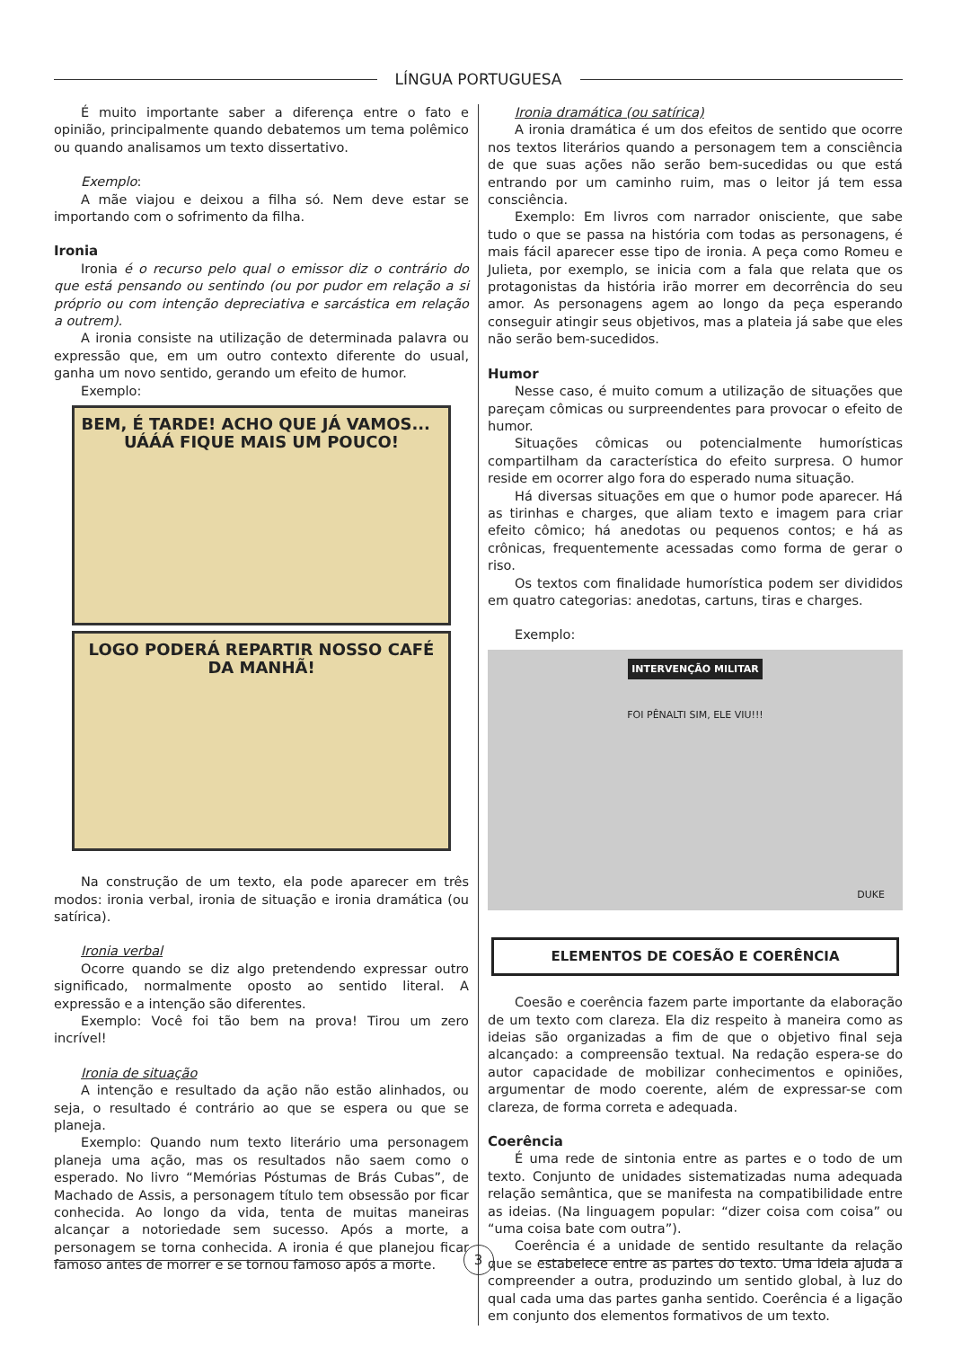LÍNGUA PORTUGUESA
É muito importante saber a diferença entre o fato e opinião, principalmente quando debatemos um tema polêmico ou quando analisamos um texto dissertativo.
Exemplo:
A mãe viajou e deixou a filha só. Nem deve estar se importando com o sofrimento da filha.
Ironia
Ironia é o recurso pelo qual o emissor diz o contrário do que está pensando ou sentindo (ou por pudor em relação a si próprio ou com intenção depreciativa e sarcástica em relação a outrem).
A ironia consiste na utilização de determinada palavra ou expressão que, em um outro contexto diferente do usual, ganha um novo sentido, gerando um efeito de humor.
Exemplo:
BEM, É TARDE! ACHO QUE JÁ VAMOS... UÁÁÁ FIQUE MAIS UM POUCO!
LOGO PODERÁ REPARTIR NOSSO CAFÉ DA MANHÃ!
Na construção de um texto, ela pode aparecer em três modos: ironia verbal, ironia de situação e ironia dramática (ou satírica).
Ironia verbal
Ocorre quando se diz algo pretendendo expressar outro significado, normalmente oposto ao sentido literal. A expressão e a intenção são diferentes.
Exemplo: Você foi tão bem na prova! Tirou um zero incrível!
Ironia de situação
A intenção e resultado da ação não estão alinhados, ou seja, o resultado é contrário ao que se espera ou que se planeja.
Exemplo: Quando num texto literário uma personagem planeja uma ação, mas os resultados não saem como o esperado. No livro “Memórias Póstumas de Brás Cubas”, de Machado de Assis, a personagem título tem obsessão por ficar conhecida. Ao longo da vida, tenta de muitas maneiras alcançar a notoriedade sem sucesso. Após a morte, a personagem se torna conhecida. A ironia é que planejou ficar famoso antes de morrer e se tornou famoso após a morte.
Ironia dramática (ou satírica)
A ironia dramática é um dos efeitos de sentido que ocorre nos textos literários quando a personagem tem a consciência de que suas ações não serão bem-sucedidas ou que está entrando por um caminho ruim, mas o leitor já tem essa consciência.
Exemplo: Em livros com narrador onisciente, que sabe tudo o que se passa na história com todas as personagens, é mais fácil aparecer esse tipo de ironia. A peça como Romeu e Julieta, por exemplo, se inicia com a fala que relata que os protagonistas da história irão morrer em decorrência do seu amor. As personagens agem ao longo da peça esperando conseguir atingir seus objetivos, mas a plateia já sabe que eles não serão bem-sucedidos.
Humor
Nesse caso, é muito comum a utilização de situações que pareçam cômicas ou surpreendentes para provocar o efeito de humor.
Situações cômicas ou potencialmente humorísticas compartilham da característica do efeito surpresa. O humor reside em ocorrer algo fora do esperado numa situação.
Há diversas situações em que o humor pode aparecer. Há as tirinhas e charges, que aliam texto e imagem para criar efeito cômico; há anedotas ou pequenos contos; e há as crônicas, frequentemente acessadas como forma de gerar o riso.
Os textos com finalidade humorística podem ser divididos em quatro categorias: anedotas, cartuns, tiras e charges.
Exemplo:
INTERVENÇÃO MILITAR
FOI PÊNALTI SIM, ELE VIU!!!
DUKE
ELEMENTOS DE COESÃO E COERÊNCIA
Coesão e coerência fazem parte importante da elaboração de um texto com clareza. Ela diz respeito à maneira como as ideias são organizadas a fim de que o objetivo final seja alcançado: a compreensão textual. Na redação espera-se do autor capacidade de mobilizar conhecimentos e opiniões, argumentar de modo coerente, além de expressar-se com clareza, de forma correta e adequada.
Coerência
É uma rede de sintonia entre as partes e o todo de um texto. Conjunto de unidades sistematizadas numa adequada relação semântica, que se manifesta na compatibilidade entre as ideias. (Na linguagem popular: “dizer coisa com coisa” ou “uma coisa bate com outra”).
Coerência é a unidade de sentido resultante da relação que se estabelece entre as partes do texto. Uma ideia ajuda a compreender a outra, produzindo um sentido global, à luz do qual cada uma das partes ganha sentido. Coerência é a ligação em conjunto dos elementos formativos de um texto.
3